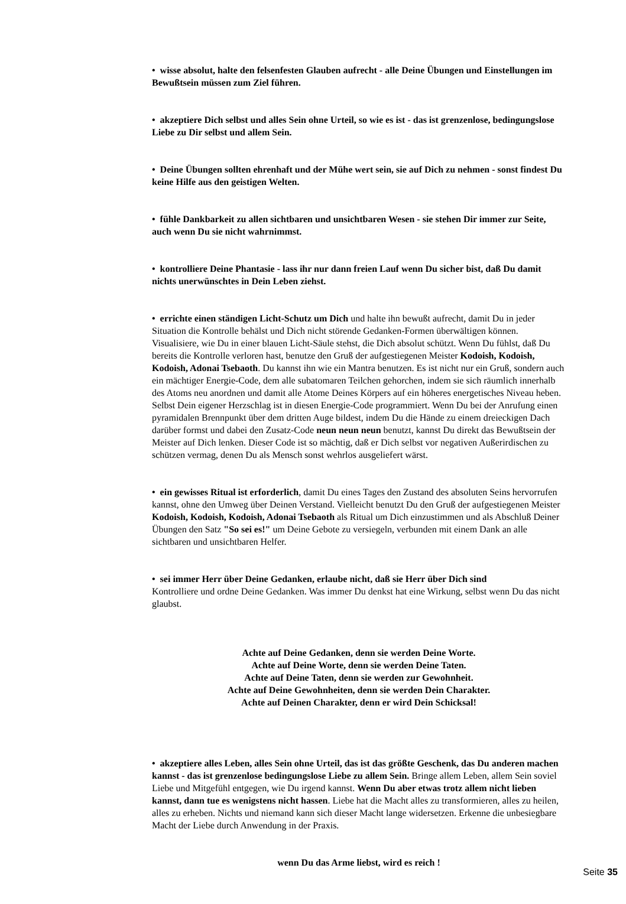• wisse absolut, halte den felsenfesten Glauben aufrecht - alle Deine Übungen und Einstellungen im Bewußtsein müssen zum Ziel führen.
• akzeptiere Dich selbst und alles Sein ohne Urteil, so wie es ist - das ist grenzenlose, bedingungslose Liebe zu Dir selbst und allem Sein.
• Deine Übungen sollten ehrenhaft und der Mühe wert sein, sie auf Dich zu nehmen - sonst findest Du keine Hilfe aus den geistigen Welten.
• fühle Dankbarkeit zu allen sichtbaren und unsichtbaren Wesen - sie stehen Dir immer zur Seite, auch wenn Du sie nicht wahrnimmst.
• kontrolliere Deine Phantasie - lass ihr nur dann freien Lauf wenn Du sicher bist, daß Du damit nichts unerwünschtes in Dein Leben ziehst.
• errichte einen ständigen Licht-Schutz um Dich und halte ihn bewußt aufrecht, damit Du in jeder Situation die Kontrolle behälst und Dich nicht störende Gedanken-Formen überwältigen können. Visualisiere, wie Du in einer blauen Licht-Säule stehst, die Dich absolut schützt. Wenn Du fühlst, daß Du bereits die Kontrolle verloren hast, benutze den Gruß der aufgestiegenen Meister Kodoish, Kodoish, Kodoish, Adonai Tsebaoth. Du kannst ihn wie ein Mantra benutzen. Es ist nicht nur ein Gruß, sondern auch ein mächtiger Energie-Code, dem alle subatomaren Teilchen gehorchen, indem sie sich räumlich innerhalb des Atoms neu anordnen und damit alle Atome Deines Körpers auf ein höheres energetisches Niveau heben. Selbst Dein eigener Herzschlag ist in diesen Energie-Code programmiert. Wenn Du bei der Anrufung einen pyramidalen Brennpunkt über dem dritten Auge bildest, indem Du die Hände zu einem dreieckigen Dach darüber formst und dabei den Zusatz-Code neun neun neun benutzt, kannst Du direkt das Bewußtsein der Meister auf Dich lenken. Dieser Code ist so mächtig, daß er Dich selbst vor negativen Außerirdischen zu schützen vermag, denen Du als Mensch sonst wehrlos ausgeliefert wärst.
• ein gewisses Ritual ist erforderlich, damit Du eines Tages den Zustand des absoluten Seins hervorrufen kannst, ohne den Umweg über Deinen Verstand. Vielleicht benutzt Du den Gruß der aufgestiegenen Meister Kodoish, Kodoish, Kodoish, Adonai Tsebaoth als Ritual um Dich einzustimmen und als Abschluß Deiner Übungen den Satz "So sei es!" um Deine Gebote zu versiegeln, verbunden mit einem Dank an alle sichtbaren und unsichtbaren Helfer.
• sei immer Herr über Deine Gedanken, erlaube nicht, daß sie Herr über Dich sind
Kontrolliere und ordne Deine Gedanken. Was immer Du denkst hat eine Wirkung, selbst wenn Du das nicht glaubst.
Achte auf Deine Gedanken, denn sie werden Deine Worte.
Achte auf Deine Worte, denn sie werden Deine Taten.
Achte auf Deine Taten, denn sie werden zur Gewohnheit.
Achte auf Deine Gewohnheiten, denn sie werden Dein Charakter.
Achte auf Deinen Charakter, denn er wird Dein Schicksal!
• akzeptiere alles Leben, alles Sein ohne Urteil, das ist das größte Geschenk, das Du anderen machen kannst - das ist grenzenlose bedingungslose Liebe zu allem Sein. Bringe allem Leben, allem Sein soviel Liebe und Mitgefühl entgegen, wie Du irgend kannst. Wenn Du aber etwas trotz allem nicht lieben kannst, dann tue es wenigstens nicht hassen. Liebe hat die Macht alles zu transformieren, alles zu heilen, alles zu erheben. Nichts und niemand kann sich dieser Macht lange widersetzen. Erkenne die unbesiegbare Macht der Liebe durch Anwendung in der Praxis.
wenn Du das Arme liebst, wird es reich !
Seite 35